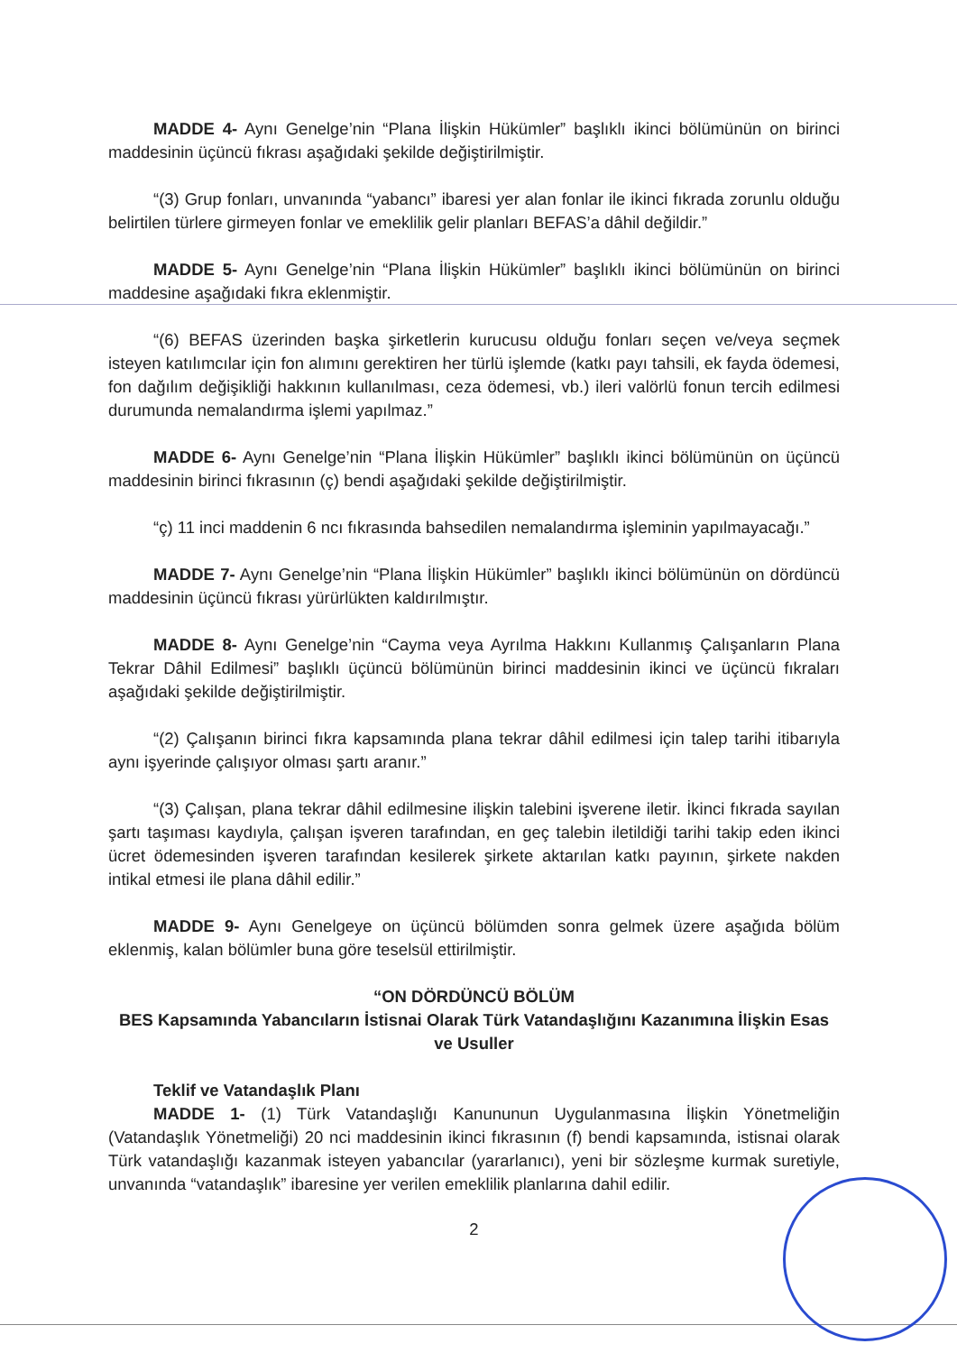MADDE 4- Aynı Genelge’nin “Plana İlişkin Hükümler” başlıklı ikinci bölümünün on birinci maddesinin üçüncü fıkrası aşağıdaki şekilde değiştirilmiştir.
“(3) Grup fonları, unvanında “yabancı” ibaresi yer alan fonlar ile ikinci fıkrada zorunlu olduğu belirtilen türlere girmeyen fonlar ve emeklilik gelir planları BEFAS’a dâhil değildir.”
MADDE 5- Aynı Genelge’nin “Plana İlişkin Hükümler” başlıklı ikinci bölümünün on birinci maddesine aşağıdaki fıkra eklenmiştir.
“(6) BEFAS üzerinden başka şirketlerin kurucusu olduğu fonları seçen ve/veya seçmek isteyen katılımcılar için fon alımını gerektiren her türlü işlemde (katkı payı tahsili, ek fayda ödemesi, fon dağılım değişikliği hakkının kullanılması, ceza ödemesi, vb.) ileri valörlü fonun tercih edilmesi durumunda nemalandırma işlemi yapılmaz.”
MADDE 6- Aynı Genelge’nin “Plana İlişkin Hükümler” başlıklı ikinci bölümünün on üçüncü maddesinin birinci fıkrasının (ç) bendi aşağıdaki şekilde değiştirilmiştir.
“ç) 11 inci maddenin 6 ncı fıkrasında bahsedilen nemalandırma işleminin yapılmayacağı.”
MADDE 7- Aynı Genelge’nin “Plana İlişkin Hükümler” başlıklı ikinci bölümünün on dördüncü maddesinin üçüncü fıkrası yürürlükten kaldırılmıştır.
MADDE 8- Aynı Genelge’nin “Cayma veya Ayrılma Hakkını Kullanmış Çalışanların Plana Tekrar Dâhil Edilmesi” başlıklı üçüncü bölümünün birinci maddesinin ikinci ve üçüncü fıkraları aşağıdaki şekilde değiştirilmiştir.
“(2) Çalışanın birinci fıkra kapsamında plana tekrar dâhil edilmesi için talep tarihi itibarıyla aynı işyerinde çalışıyor olması şartı aranır.”
“(3) Çalışan, plana tekrar dâhil edilmesine ilişkin talebini işverene iletir. İkinci fıkrada sayılan şartı taşıması kaydıyla, çalışan işveren tarafından, en geç talebin iletildiği tarihi takip eden ikinci ücret ödemesinden işveren tarafından kesilerek şirkete aktarılan katkı payının, şirkete nakden intikal etmesi ile plana dâhil edilir.”
MADDE 9- Aynı Genelgeye on üçüncü bölümden sonra gelmek üzere aşağıda bölüm eklenmiş, kalan bölümler buna göre teselsül ettirilmiştir.
“ON DÖRDÜNCÜ BÖLÜM
BES Kapsamında Yabancıların İstisnai Olarak Türk Vatandaşlığını Kazanımına İlişkin Esas ve Usuller
Teklif ve Vatandaşlık Planı
MADDE 1- (1) Türk Vatandaşlığı Kanununun Uygulanmasına İlişkin Yönetmeliğin (Vatandaşlık Yönetmeliği) 20 nci maddesinin ikinci fıkrasının (f) bendi kapsamında, istisnai olarak Türk vatandaşlığı kazanmak isteyen yabancılar (yararlanıcı), yeni bir sözleşme kurmak suretiyle, unvanında “vatandaşlık” ibaresine yer verilen emeklilik planlarına dahil edilir.
2